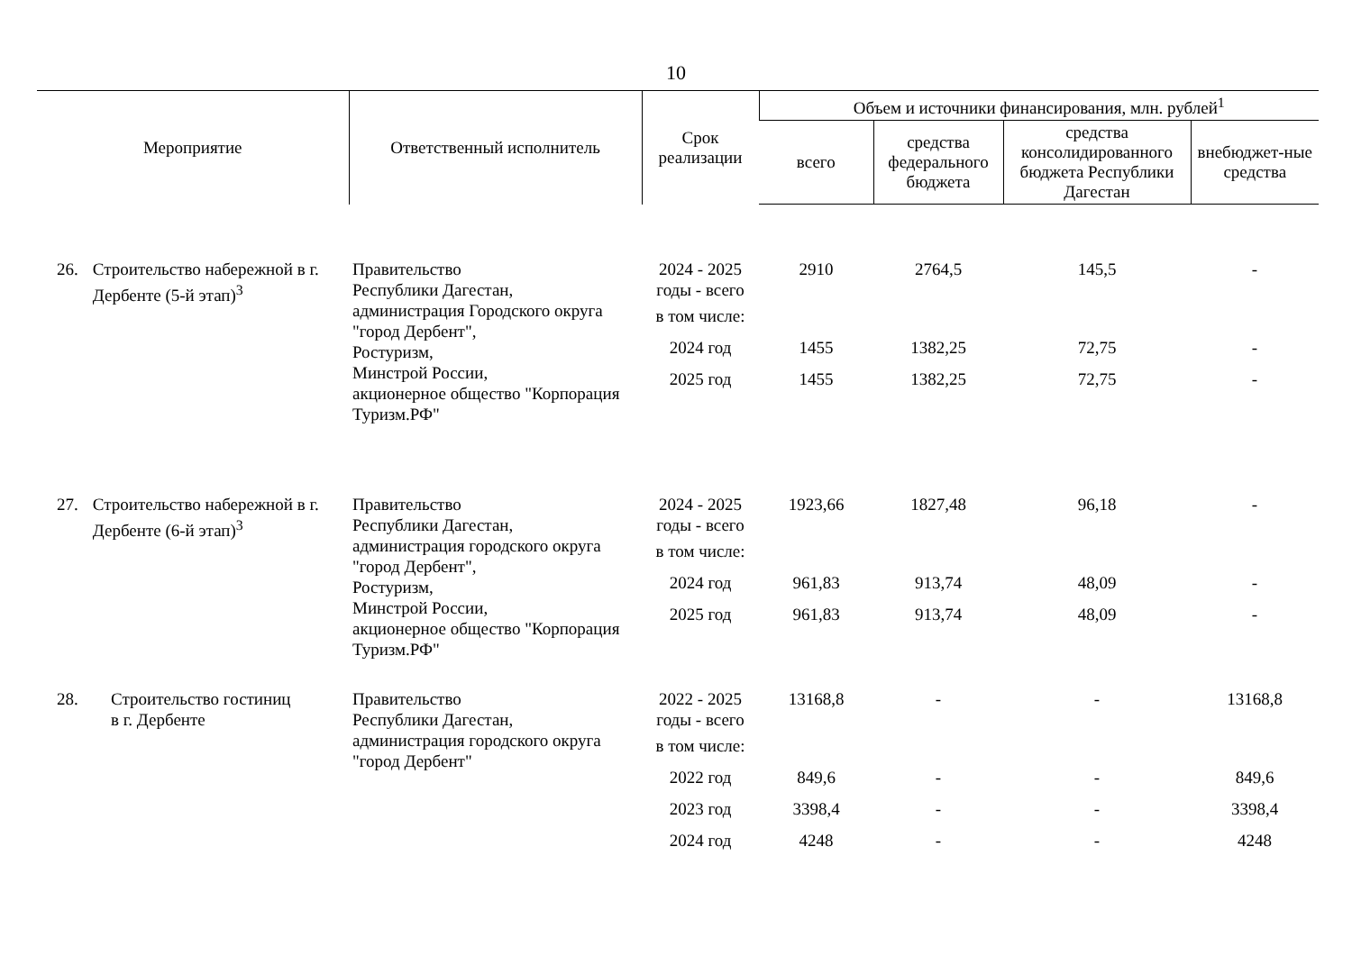10
| Мероприятие | Ответственный исполнитель | Срок реализации | Объем и источники финансирования, млн. рублей<sup>1</sup> | | | |
| --- | --- | --- | --- | --- | --- | --- |
| | | | всего | средства федерального бюджета | средства консолидированного бюджета Республики Дагестан | внебюджет-ные средства |
| 26. Строительство набережной в г. Дербенте (5-й этап)<sup>3</sup> | Правительство Республики Дагестан, администрация Городского округа "город Дербент", Ростуризм, Минстрой России, акционерное общество "Корпорация Туризм.РФ" | 2024 - 2025 годы - всего | 2910 | 2764,5 | 145,5 | - |
| | | в том числе: | | | | |
| | | 2024 год | 1455 | 1382,25 | 72,75 | - |
| | | 2025 год | 1455 | 1382,25 | 72,75 | - |
| 27. Строительство набережной в г. Дербенте (6-й этап)<sup>3</sup> | Правительство Республики Дагестан, администрация городского округа "город Дербент", Ростуризм, Минстрой России, акционерное общество "Корпорация Туризм.РФ" | 2024 - 2025 годы - всего | 1923,66 | 1827,48 | 96,18 | - |
| | | в том числе: | | | | |
| | | 2024 год | 961,83 | 913,74 | 48,09 | - |
| | | 2025 год | 961,83 | 913,74 | 48,09 | - |
| 28. Строительство гостиниц в г. Дербенте | Правительство Республики Дагестан, администрация городского округа "город Дербент" | 2022 - 2025 годы - всего | 13168,8 | - | - | 13168,8 |
| | | в том числе: | | | | |
| | | 2022 год | 849,6 | - | - | 849,6 |
| | | 2023 год | 3398,4 | - | - | 3398,4 |
| | | 2024 год | 4248 | - | - | 4248 |